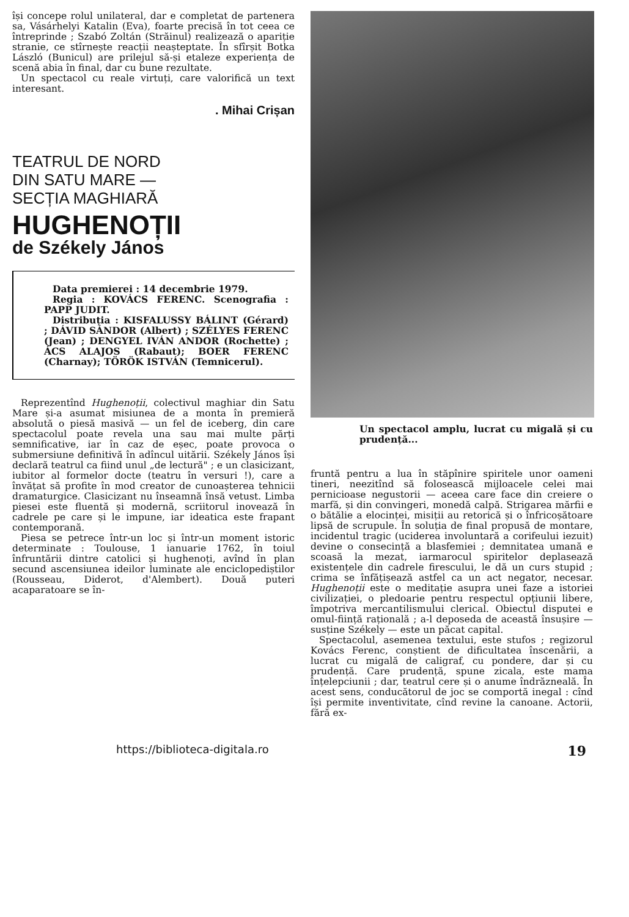își concepe rolul unilateral, dar e completat de partenera sa, Vásárhelyi Katalin (Eva), foarte precisă în tot ceea ce întreprinde ; Szabó Zoltán (Străinul) realizează o apariție stranie, ce stîrnește reacții neașteptate. În sfîrșit Botka László (Bunicul) are prilejul să-și etaleze experiența de scenă abia în final, dar cu bune rezultate.
Un spectacol cu reale virtuți, care valorifică un text interesant.
. Mihai Crișan
TEATRUL DE NORD
DIN SATU MARE —
SECȚIA MAGHIARĂ
HUGHENOȚII
de Székely János
Data premierei : 14 decembrie 1979.
Regia : KOVÁCS FERENC. Scenografia : PAPP JUDIT.
Distribuția : KISFALUSSY BÁLINT (Gérard) ; DÁVID SÁNDOR (Albert) ; SZÉLYES FERENC (Jean) ; DENGYEL IVÁN ANDOR (Rochette) ; ÁCS ALAJOS (Rabaut); BOER FERENC (Charnay); TÖRÖK ISTVÁN (Temnicerul).
Reprezentînd Hughenoții, colectivul maghiar din Satu Mare și-a asumat misiunea de a monta în premieră absolută o piesă masivă — un fel de iceberg, din care spectacolul poate revela una sau mai multe părți semnificative, iar în caz de eșec, poate provoca o submersiune definitivă în adîncul uitării. Székely János își declară teatrul ca fiind unul „de lectură" ; e un clasicizant, iubitor al formelor docte (teatru în versuri !), care a învățat să profite în mod creator de cunoașterea tehnicii dramaturgice. Clasicizant nu înseamnă însă vetust. Limba piesei este fluentă și modernă, scriitorul inovează în cadrele pe care și le impune, iar ideatica este frapant contemporană.
Piesa se petrece într-un loc și într-un moment istoric determinate : Toulouse, 1 ianuarie 1762, în toiul înfruntării dintre catolici și hughenoți, avînd în plan secund ascensiunea ideilor luminate ale enciclopediștilor (Rousseau, Diderot, d'Alembert). Două puteri acaparatoare se în-
Un spectacol amplu, lucrat cu migală și cu prudență...
fruntă pentru a lua în stăpînire spiritele unor oameni tineri, neezitînd să folosească mijloacele celei mai pernicioase negustorii — aceea care face din creiere o marfă, și din convingeri, monedă calpă. Strigarea mărfii e o bătălie a elocinței, misiții au retorică și o înfricoșătoare lipsă de scrupule. În soluția de final propusă de montare, incidentul tragic (uciderea involuntară a corifeului iezuit) devine o consecință a blasfemiei ; demnitatea umană e scoasă la mezat, iarmarocul spiritelor deplasează existențele din cadrele firescului, le dă un curs stupid ; crima se înfățișează astfel ca un act negator, necesar. Hughenoții este o meditație asupra unei faze a istoriei civilizației, o pledoarie pentru respectul opțiunii libere, împotriva mercantilismului clerical. Obiectul disputei e omul-ființă rațională ; a-l deposeda de această însușire — susține Székely — este un păcat capital.
Spectacolul, asemenea textului, este stufos ; regizorul Kovács Ferenc, conștient de dificultatea înscenării, a lucrat cu migală de caligraf, cu pondere, dar și cu prudență. Care prudență, spune zicala, este mama înțelepciunii ; dar, teatrul cere și o anume îndrăzneală. În acest sens, conducătorul de joc se comportă inegal : cînd își permite inventivitate, cînd revine la canoane. Actorii, fără ex-
https://biblioteca-digitala.ro 19